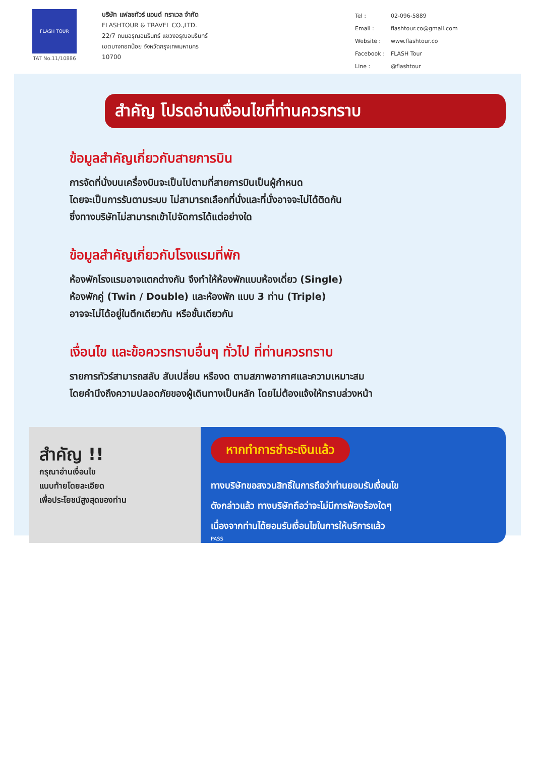FLASH TOUR
TAT No.11/10886
บริษัท แฟลชทัวร์ แอนด์ ทราเวล จำกัด
FLASHTOUR & TRAVEL CO.,LTD.
22/7 ถนนอรุณอมรินทร์ แขวงอรุณอมรินทร์
เขตบางกอกน้อย จังหวัดกรุงเทพมหานคร
10700
| Tel : | 02-096-5889 |
| Email : | flashtour.co@gmail.com |
| Website : | www.flashtour.co |
| Facebook : | FLASH Tour |
| Line : | @flashtour |
สำคัญ โปรดอ่านเงื่อนไขที่ท่านควรทราบ
ข้อมูลสำคัญเกี่ยวกับสายการบิน
การจัดที่นั่งบนเครื่องบินจะเป็นไปตามที่สายการบินเป็นผู้กำหนด
โดยจะเป็นการรันตามระบบ ไม่สามารถเลือกที่นั่งและที่นั่งอาจจะไม่ได้ติดกัน
ซึ่งทางบริษัทไม่สามารถเข้าไปจัดการได้แต่อย่างใด
ข้อมูลสำคัญเกี่ยวกับโรงแรมที่พัก
ห้องพักโรงแรมอาจแตกต่างกัน จึงทำให้ห้องพักแบบห้องเดี่ยว (Single)
ห้องพักคู่ (Twin / Double) และห้องพัก แบบ 3 ท่าน (Triple)
อาจจะไม่ได้อยู่ในตึกเดียวกัน หรือชั้นเดียวกัน
เงื่อนไข และข้อควรทราบอื่นๆ ทั่วไป ที่ท่านควรทราบ
รายการทัวร์สามารถสลับ สับเปลี่ยน หรืองด ตามสภาพอากาศและความเหมาะสม
โดยคำนึงถึงความปลอดภัยของผู้เดินทางเป็นหลัก โดยไม่ต้องแจ้งให้ทราบล่วงหน้า
สำคัญ !!
กรุณาอ่านเงื่อนไข
แนบท้ายโดยละเอียด
เพื่อประโยชน์สูงสุดของท่าน
หากทำการชำระเงินแล้ว
ทางบริษัทขอสงวนสิทธิ์ในการถือว่าท่านยอมรับเงื่อนไข
ดังกล่าวแล้ว ทางบริษัทถือว่าจะไม่มีการฟ้องร้องใดๆ
เนื่องจากท่านได้ยอมรับเงื่อนไขในการให้บริการแล้ว
PASS